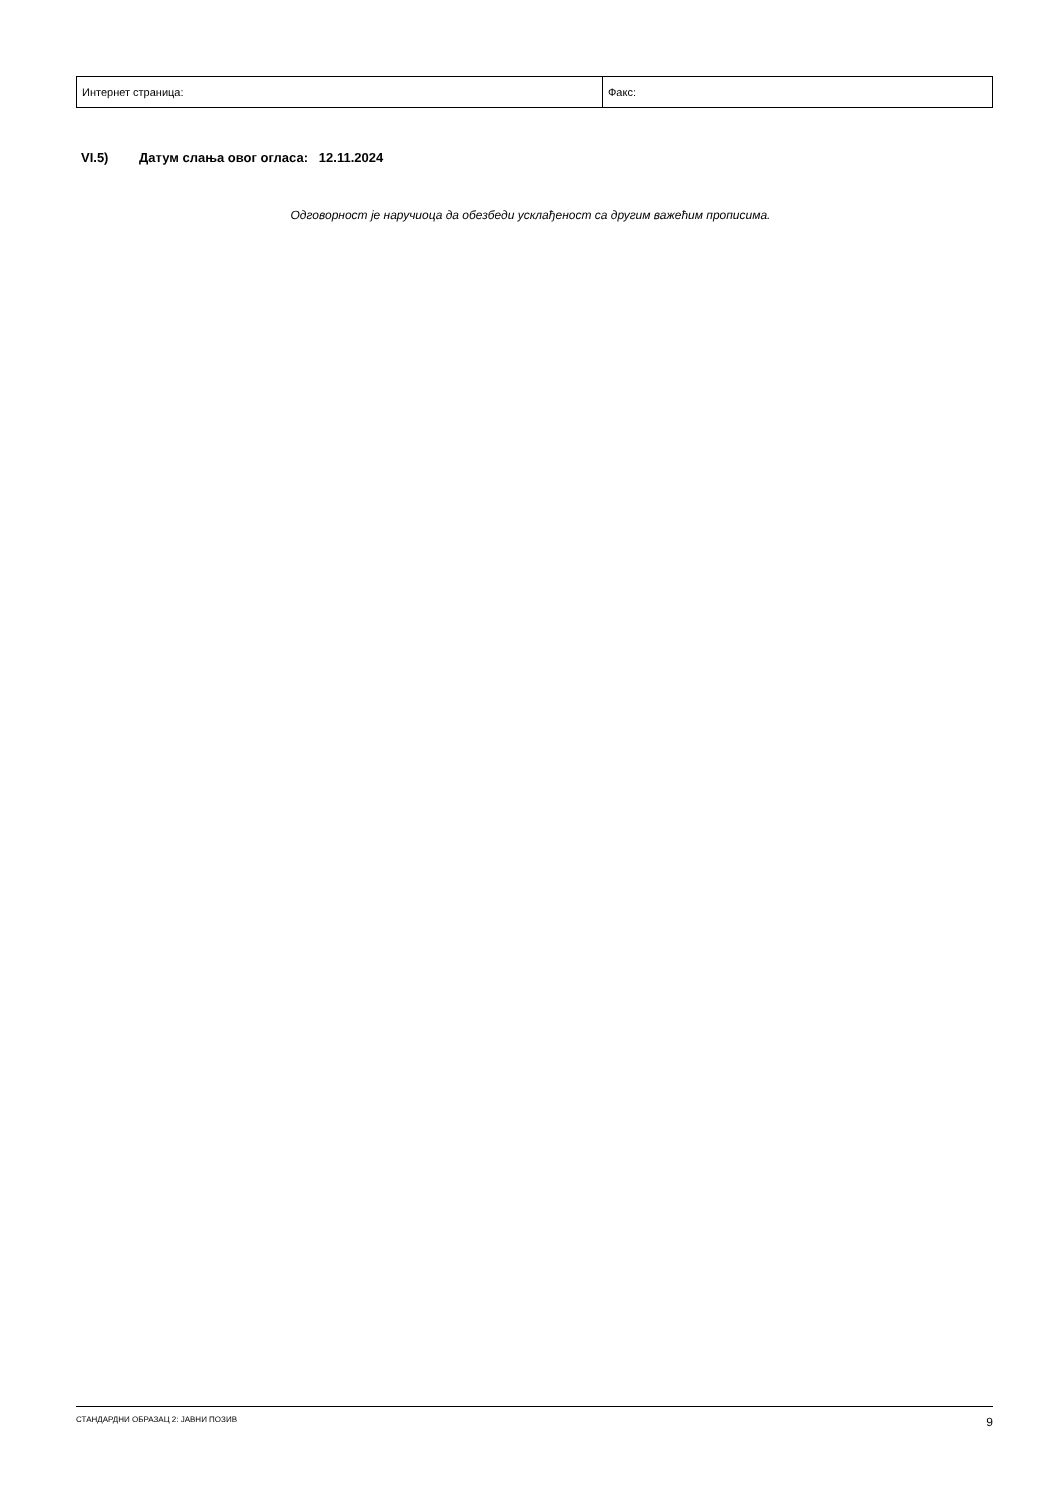| Интернет страница: | Факс: |
VI.5) Датум слања овог огласа: 12.11.2024
Одговорност је наручиоца да обезбеди усклађеност са другим важећим прописима.
СТАНДАРДНИ ОБРАЗАЦ 2: ЈАВНИ ПОЗИВ 9